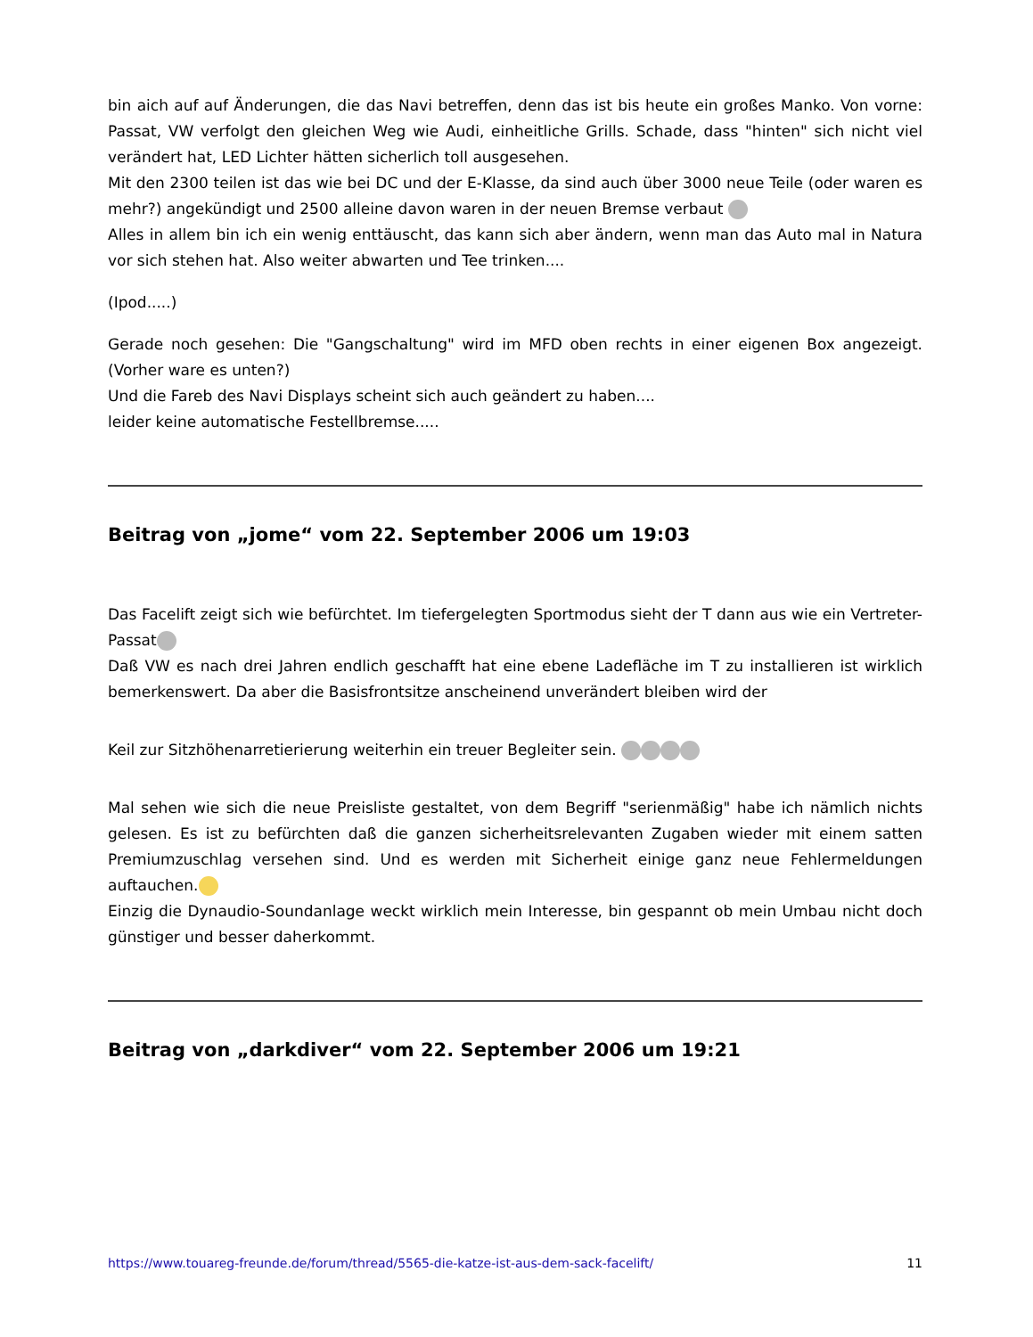bin aich auf auf Änderungen, die das Navi betreffen, denn das ist bis heute ein großes Manko. Von vorne: Passat, VW verfolgt den gleichen Weg wie Audi, einheitliche Grills. Schade, dass "hinten" sich nicht viel verändert hat, LED Lichter hätten sicherlich toll ausgesehen.
Mit den 2300 teilen ist das wie bei DC und der E-Klasse, da sind auch über 3000 neue Teile (oder waren es mehr?) angekündigt und 2500 alleine davon waren in der neuen Bremse verbaut
Alles in allem bin ich ein wenig enttäuscht, das kann sich aber ändern, wenn man das Auto mal in Natura vor sich stehen hat. Also weiter abwarten und Tee trinken....
(Ipod.....)
Gerade noch gesehen: Die "Gangschaltung" wird im MFD oben rechts in einer eigenen Box angezeigt. (Vorher ware es unten?)
Und die Fareb des Navi Displays scheint sich auch geändert zu haben....
leider keine automatische Festellbremse.....
Beitrag von „jome“ vom 22. September 2006 um 19:03
Das Facelift zeigt sich wie befürchtet. Im tiefergelegten Sportmodus sieht der T dann aus wie ein Vertreter-Passat
Daß VW es nach drei Jahren endlich geschafft hat eine ebene Ladefläche im T zu installieren ist wirklich bemerkenswert. Da aber die Basisfrontsitze anscheinend unverändert bleiben wird der
Keil zur Sitzhöhenarretierierung weiterhin ein treuer Begleiter sein.
Mal sehen wie sich die neue Preisliste gestaltet, von dem Begriff "serienmäßig" habe ich nämlich nichts gelesen. Es ist zu befürchten daß die ganzen sicherheitsrelevanten Zugaben wieder mit einem satten Premiumzuschlag versehen sind. Und es werden mit Sicherheit einige ganz neue Fehlermeldungen auftauchen.
Einzig die Dynaudio-Soundanlage weckt wirklich mein Interesse, bin gespannt ob mein Umbau nicht doch günstiger und besser daherkommt.
Beitrag von „darkdiver“ vom 22. September 2006 um 19:21
https://www.touareg-freunde.de/forum/thread/5565-die-katze-ist-aus-dem-sack-facelift/ 11